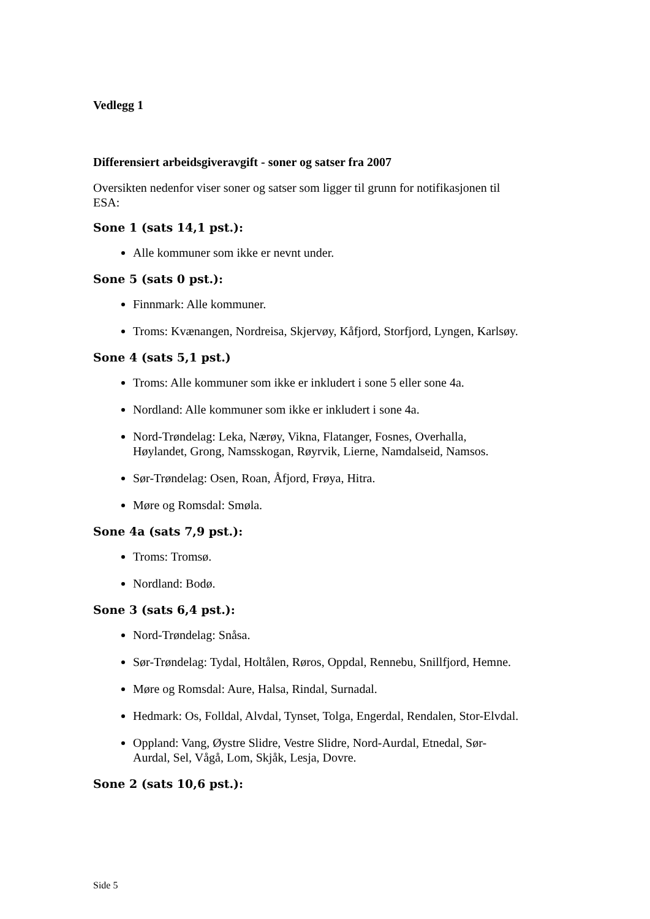Vedlegg 1
Differensiert arbeidsgiveravgift - soner og satser fra 2007
Oversikten nedenfor viser soner og satser som ligger til grunn for notifikasjonen til ESA:
Sone 1 (sats 14,1 pst.):
Alle kommuner som ikke er nevnt under.
Sone 5 (sats 0 pst.):
Finnmark: Alle kommuner.
Troms: Kvænangen, Nordreisa, Skjervøy, Kåfjord, Storfjord, Lyngen, Karlsøy.
Sone 4 (sats 5,1 pst.)
Troms: Alle kommuner som ikke er inkludert i sone 5 eller sone 4a.
Nordland: Alle kommuner som ikke er inkludert i sone 4a.
Nord-Trøndelag: Leka, Nærøy, Vikna, Flatanger, Fosnes, Overhalla, Høylandet, Grong, Namsskogan, Røyrvik, Lierne, Namdalseid, Namsos.
Sør-Trøndelag: Osen, Roan, Åfjord, Frøya, Hitra.
Møre og Romsdal: Smøla.
Sone 4a (sats 7,9 pst.):
Troms: Tromsø.
Nordland: Bodø.
Sone 3 (sats 6,4 pst.):
Nord-Trøndelag: Snåsa.
Sør-Trøndelag: Tydal, Holtålen, Røros, Oppdal, Rennebu, Snillfjord, Hemne.
Møre og Romsdal: Aure, Halsa, Rindal, Surnadal.
Hedmark: Os, Folldal, Alvdal, Tynset, Tolga, Engerdal, Rendalen, Stor-Elvdal.
Oppland: Vang, Øystre Slidre, Vestre Slidre, Nord-Aurdal, Etnedal, Sør-Aurdal, Sel, Vågå, Lom, Skjåk, Lesja, Dovre.
Sone 2 (sats 10,6 pst.):
Side 5